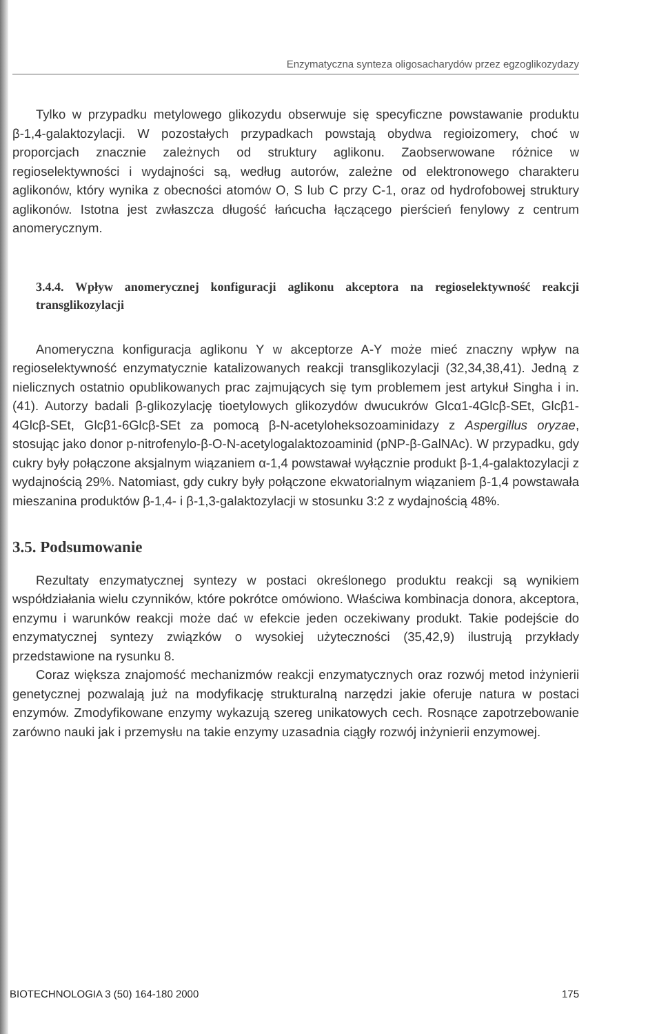Enzymatyczna synteza oligosacharydów przez egzoglikozydazy
Tylko w przypadku metylowego glikozydu obserwuje się specyficzne powstawanie produktu β-1,4-galaktozylacji. W pozostałych przypadkach powstają obydwa regioizomery, choć w proporcjach znacznie zależnych od struktury aglikonu. Zaobserwowane różnice w regioselektywności i wydajności są, według autorów, zależne od elektronowego charakteru aglikonów, który wynika z obecności atomów O, S lub C przy C-1, oraz od hydrofobowej struktury aglikonów. Istotna jest zwłaszcza długość łańcucha łączącego pierścień fenylowy z centrum anomerycznym.
3.4.4. Wpływ anomerycznej konfiguracji aglikonu akceptora na regioselektywność reakcji transglikozylacji
Anomeryczna konfiguracja aglikonu Y w akceptorze A-Y może mieć znaczny wpływ na regioselektywność enzymatycznie katalizowanych reakcji transglikozylacji (32,34,38,41). Jedną z nielicznych ostatnio opublikowanych prac zajmujących się tym problemem jest artykuł Singha i in. (41). Autorzy badali β-glikozylację tioetylowych glikozydów dwucukrów Glcα1-4Glcβ-SEt, Glcβ1-4Glcβ-SEt, Glcβ1-6Glcβ-SEt za pomocą β-N-acetyloheksozoaminidazy z Aspergillus oryzae, stosując jako donor p-nitrofenylo-β-O-N-acetylogalaktozoaminid (pNP-β-GalNAc). W przypadku, gdy cukry były połączone aksjalnym wiązaniem α-1,4 powstawał wyłącznie produkt β-1,4-galaktozylacji z wydajnością 29%. Natomiast, gdy cukry były połączone ekwatorialnym wiązaniem β-1,4 powstawała mieszanina produktów β-1,4- i β-1,3-galaktozylacji w stosunku 3:2 z wydajnością 48%.
3.5. Podsumowanie
Rezultaty enzymatycznej syntezy w postaci określonego produktu reakcji są wynikiem współdziałania wielu czynników, które pokrótce omówiono. Właściwa kombinacja donora, akceptora, enzymu i warunków reakcji może dać w efekcie jeden oczekiwany produkt. Takie podejście do enzymatycznej syntezy związków o wysokiej użyteczności (35,42,9) ilustrują przykłady przedstawione na rysunku 8.
Coraz większa znajomość mechanizmów reakcji enzymatycznych oraz rozwój metod inżynierii genetycznej pozwalają już na modyfikację strukturalną narzędzi jakie oferuje natura w postaci enzymów. Zmodyfikowane enzymy wykazują szereg unikatowych cech. Rosnące zapotrzebowanie zarówno nauki jak i przemysłu na takie enzymy uzasadnia ciągły rozwój inżynierii enzymowej.
BIOTECHNOLOGIA 3 (50) 164-180 2000 175